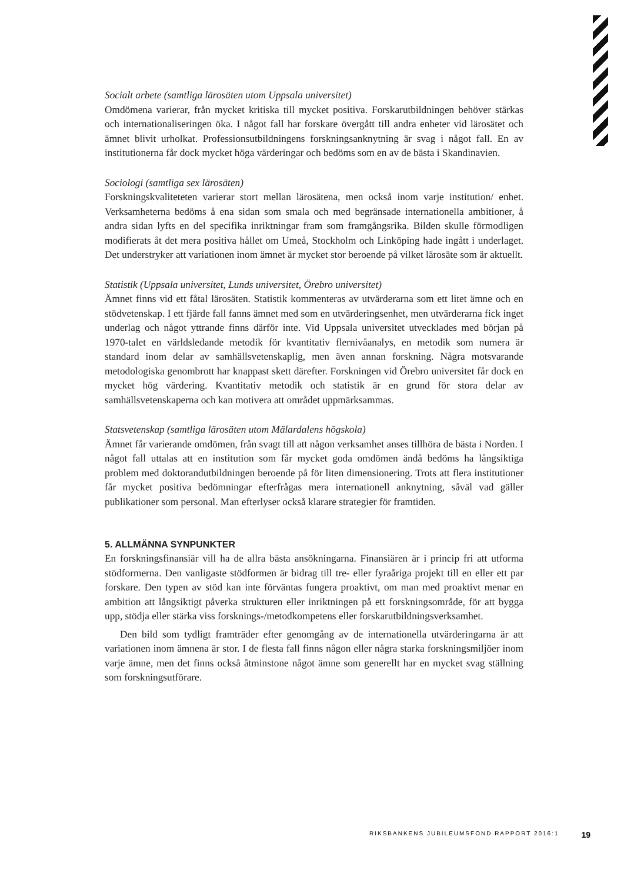Socialt arbete (samtliga lärosäten utom Uppsala universitet)
Omdömena varierar, från mycket kritiska till mycket positiva. Forskarutbildningen behöver stärkas och internationaliseringen öka. I något fall har forskare övergått till andra enheter vid lärosätet och ämnet blivit urholkat. Professionsutbildningens forskningsanknytning är svag i något fall. En av institutionerna får dock mycket höga värderingar och bedöms som en av de bästa i Skandinavien.
Sociologi (samtliga sex lärosäten)
Forskningskvaliteteten varierar stort mellan lärosätena, men också inom varje institution/ enhet. Verksamheterna bedöms å ena sidan som smala och med begränsade internationella ambitioner, å andra sidan lyfts en del specifika inriktningar fram som framgångsrika. Bilden skulle förmodligen modifierats åt det mera positiva hållet om Umeå, Stockholm och Linköping hade ingått i underlaget. Det understryker att variationen inom ämnet är mycket stor beroende på vilket lärosäte som är aktuellt.
Statistik (Uppsala universitet, Lunds universitet, Örebro universitet)
Ämnet finns vid ett fåtal lärosäten. Statistik kommenteras av utvärderarna som ett litet ämne och en stödvetenskap. I ett fjärde fall fanns ämnet med som en utvärderingsenhet, men utvärderarna fick inget underlag och något yttrande finns därför inte. Vid Uppsala universitet utvecklades med början på 1970-talet en världsledande metodik för kvantitativ flernivåanalys, en metodik som numera är standard inom delar av samhällsvetenskaplig, men även annan forskning. Några motsvarande metodologiska genombrott har knappast skett därefter. Forskningen vid Örebro universitet får dock en mycket hög värdering. Kvantitativ metodik och statistik är en grund för stora delar av samhällsvetenskaperna och kan motivera att området uppmärksammas.
Statsvetenskap (samtliga lärosäten utom Mälardalens högskola)
Ämnet får varierande omdömen, från svagt till att någon verksamhet anses tillhöra de bästa i Norden. I något fall uttalas att en institution som får mycket goda omdömen ändå bedöms ha långsiktiga problem med doktorandutbildningen beroende på för liten dimensionering. Trots att flera institutioner får mycket positiva bedömningar efterfrågas mera internationell anknytning, såväl vad gäller publikationer som personal. Man efterlyser också klarare strategier för framtiden.
5. ALLMÄNNA SYNPUNKTER
En forskningsfinansiär vill ha de allra bästa ansökningarna. Finansiären är i princip fri att utforma stödformerna. Den vanligaste stödformen är bidrag till tre- eller fyraåriga projekt till en eller ett par forskare. Den typen av stöd kan inte förväntas fungera proaktivt, om man med proaktivt menar en ambition att långsiktigt påverka strukturen eller inriktningen på ett forskningsområde, för att bygga upp, stödja eller stärka viss forsknings-/metodkompetens eller forskarutbildningsverksamhet.
Den bild som tydligt framträder efter genomgång av de internationella utvärderingarna är att variationen inom ämnena är stor. I de flesta fall finns någon eller några starka forskningsmiljöer inom varje ämne, men det finns också åtminstone något ämne som generellt har en mycket svag ställning som forskningsutförare.
RIKSBANKENS JUBILEUMSFOND RAPPORT 2016:1 19